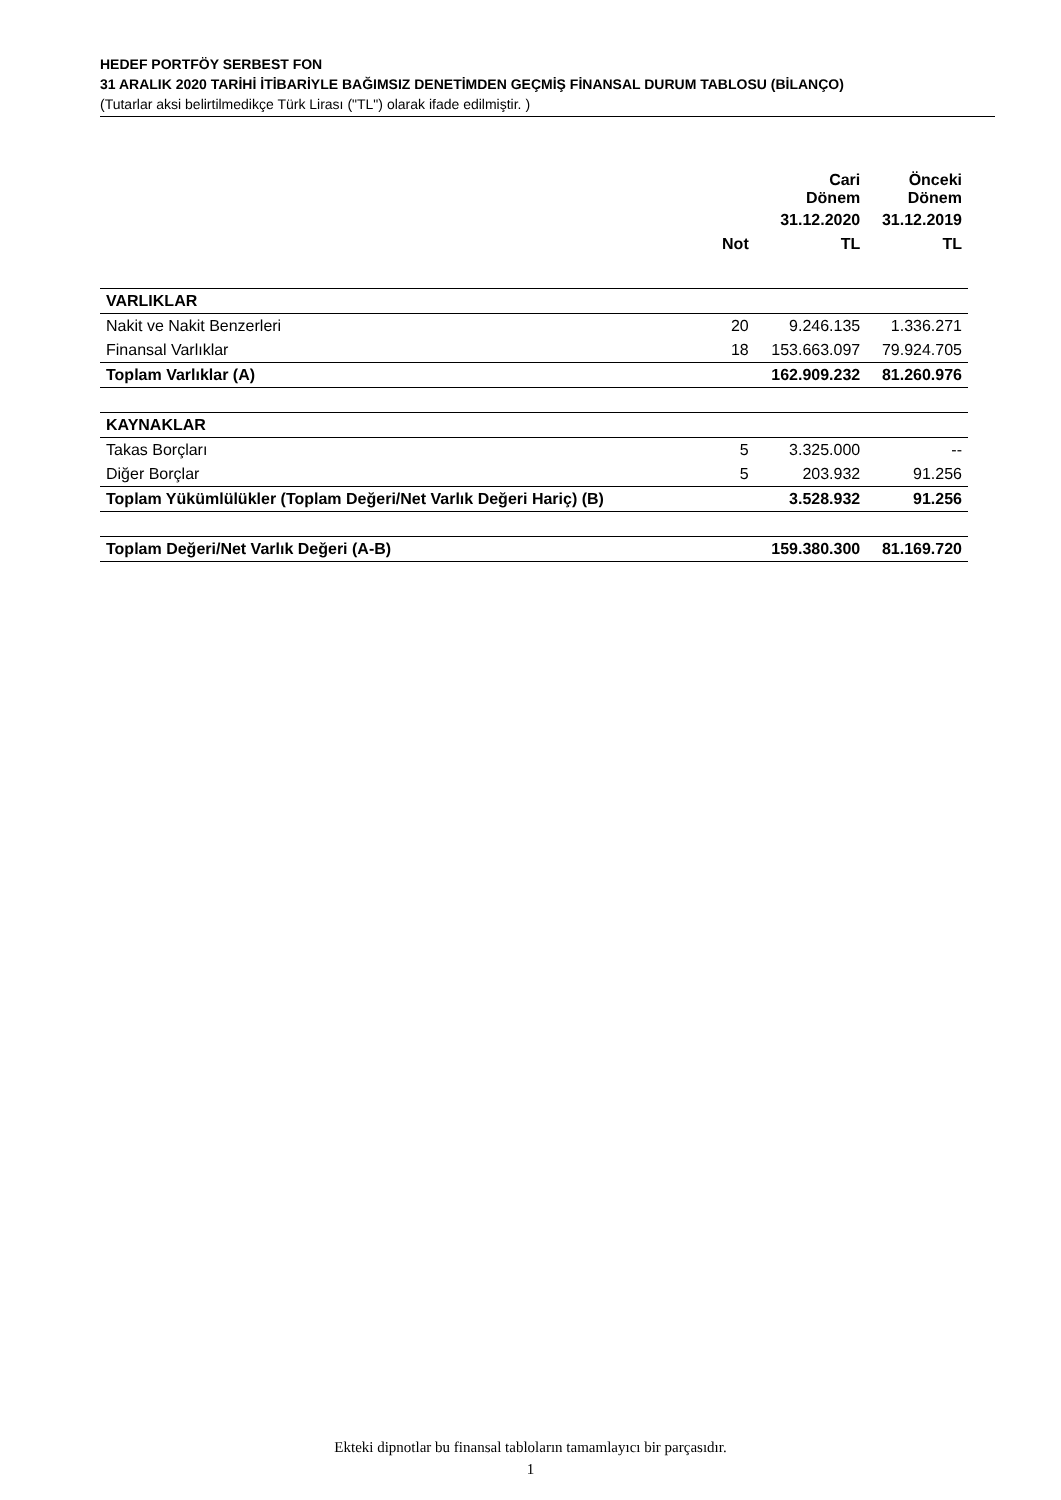HEDEF PORTFÖY SERBEST FON
31 ARALIK 2020 TARİHİ İTİBARİYLE BAĞIMSIZ DENETİMDEN GEÇMİŞ FİNANSAL DURUM TABLOSU (BİLANÇO)
(Tutarlar aksi belirtilmedikçe Türk Lirası ("TL") olarak ifade edilmiştir. )
| | | Cari Dönem | Önceki Dönem |
| --- | --- | --- | --- |
| | | 31.12.2020 | 31.12.2019 |
| | Not | TL | TL |
| VARLIKLAR | | | |
| Nakit ve Nakit Benzerleri | 20 | 9.246.135 | 1.336.271 |
| Finansal Varlıklar | 18 | 153.663.097 | 79.924.705 |
| Toplam Varlıklar (A) | | 162.909.232 | 81.260.976 |
| KAYNAKLAR | | | |
| Takas Borçları | 5 | 3.325.000 | -- |
| Diğer Borçlar | 5 | 203.932 | 91.256 |
| Toplam Yükümlülükler (Toplam Değeri/Net Varlık Değeri Hariç) (B) | | 3.528.932 | 91.256 |
| Toplam Değeri/Net Varlık Değeri (A-B) | | 159.380.300 | 81.169.720 |
Ekteki dipnotlar bu finansal tabloların tamamlayıcı bir parçasıdır.
1